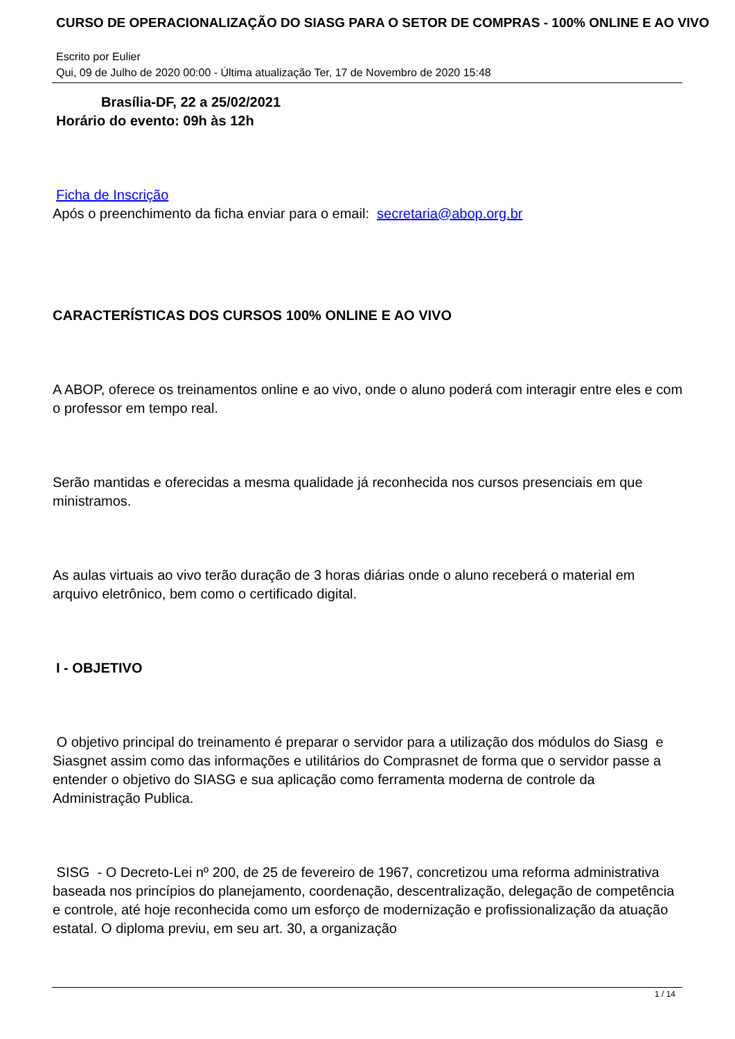CURSO DE OPERACIONALIZAÇÃO DO SIASG PARA O SETOR DE COMPRAS - 100% ONLINE E AO VIVO
Escrito por Eulier
Qui, 09 de Julho de 2020 00:00 - Última atualização Ter, 17 de Novembro de 2020 15:48
Brasília-DF, 22 a 25/02/2021
Horário do evento: 09h às 12h
Ficha de Inscrição
Após o preenchimento da ficha enviar para o email: secretaria@abop.org.br
CARACTERÍSTICAS DOS CURSOS 100% ONLINE E AO VIVO
A ABOP, oferece os treinamentos online e ao vivo, onde o aluno poderá com interagir entre eles e com o professor em tempo real.
Serão mantidas e oferecidas a mesma qualidade já reconhecida nos cursos presenciais em que ministramos.
As aulas virtuais ao vivo terão duração de 3 horas diárias onde o aluno receberá o material em arquivo eletrônico, bem como o certificado digital.
I - OBJETIVO
O objetivo principal do treinamento é preparar o servidor para a utilização dos módulos do Siasg e Siasgnet assim como das informações e utilitários do Comprasnet de forma que o servidor passe a entender o objetivo do SIASG e sua aplicação como ferramenta moderna de controle da Administração Publica.
SISG - O Decreto-Lei nº 200, de 25 de fevereiro de 1967, concretizou uma reforma administrativa baseada nos princípios do planejamento, coordenação, descentralização, delegação de competência e controle, até hoje reconhecida como um esforço de modernização e profissionalização da atuação estatal. O diploma previu, em seu art. 30, a organização
1 / 14